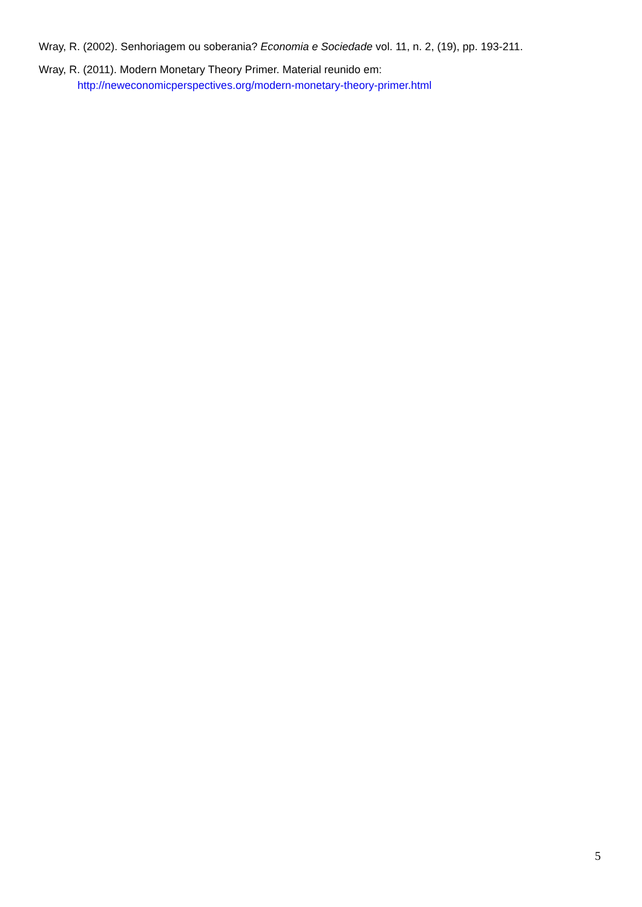Wray, R. (2002). Senhoriagem ou soberania? Economia e Sociedade vol. 11, n. 2, (19), pp. 193-211.
Wray, R. (2011). Modern Monetary Theory Primer. Material reunido em:
http://neweconomicperspectives.org/modern-monetary-theory-primer.html
5